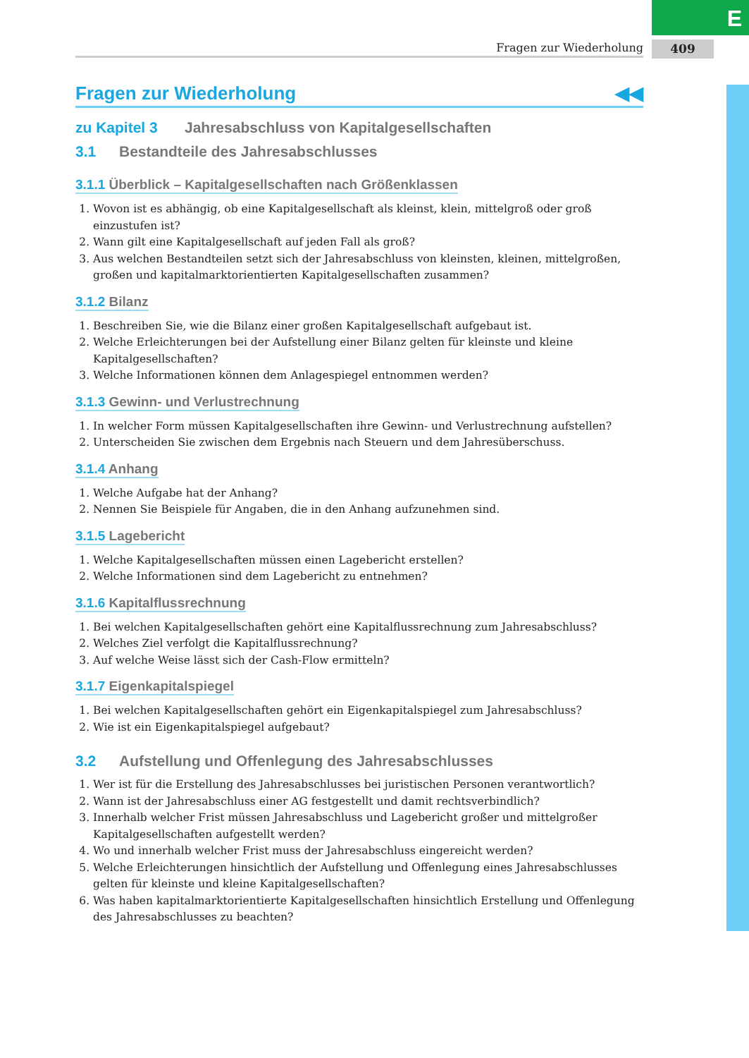E
409
Fragen zur Wiederholung
Fragen zur Wiederholung ◀◀
zu Kapitel 3 Jahresabschluss von Kapitalgesellschaften
3.1 Bestandteile des Jahresabschlusses
3.1.1 Überblick – Kapitalgesellschaften nach Größenklassen
1. Wovon ist es abhängig, ob eine Kapitalgesellschaft als kleinst, klein, mittelgroß oder groß einzustufen ist?
2. Wann gilt eine Kapitalgesellschaft auf jeden Fall als groß?
3. Aus welchen Bestandteilen setzt sich der Jahresabschluss von kleinsten, kleinen, mittelgroßen, großen und kapitalmarktorientierten Kapitalgesellschaften zusammen?
3.1.2 Bilanz
1. Beschreiben Sie, wie die Bilanz einer großen Kapitalgesellschaft aufgebaut ist.
2. Welche Erleichterungen bei der Aufstellung einer Bilanz gelten für kleinste und kleine Kapitalgesellschaften?
3. Welche Informationen können dem Anlagespiegel entnommen werden?
3.1.3 Gewinn- und Verlustrechnung
1. In welcher Form müssen Kapitalgesellschaften ihre Gewinn- und Verlustrechnung aufstellen?
2. Unterscheiden Sie zwischen dem Ergebnis nach Steuern und dem Jahresüberschuss.
3.1.4 Anhang
1. Welche Aufgabe hat der Anhang?
2. Nennen Sie Beispiele für Angaben, die in den Anhang aufzunehmen sind.
3.1.5 Lagebericht
1. Welche Kapitalgesellschaften müssen einen Lagebericht erstellen?
2. Welche Informationen sind dem Lagebericht zu entnehmen?
3.1.6 Kapitalflussrechnung
1. Bei welchen Kapitalgesellschaften gehört eine Kapitalflussrechnung zum Jahresabschluss?
2. Welches Ziel verfolgt die Kapitalflussrechnung?
3. Auf welche Weise lässt sich der Cash-Flow ermitteln?
3.1.7 Eigenkapitalspiegel
1. Bei welchen Kapitalgesellschaften gehört ein Eigenkapitalspiegel zum Jahresabschluss?
2. Wie ist ein Eigenkapitalspiegel aufgebaut?
3.2 Aufstellung und Offenlegung des Jahresabschlusses
1. Wer ist für die Erstellung des Jahresabschlusses bei juristischen Personen verantwortlich?
2. Wann ist der Jahresabschluss einer AG festgestellt und damit rechtsverbindlich?
3. Innerhalb welcher Frist müssen Jahresabschluss und Lagebericht großer und mittelgroßer Kapitalgesellschaften aufgestellt werden?
4. Wo und innerhalb welcher Frist muss der Jahresabschluss eingereicht werden?
5. Welche Erleichterungen hinsichtlich der Aufstellung und Offenlegung eines Jahresabschlusses gelten für kleinste und kleine Kapitalgesellschaften?
6. Was haben kapitalmarktorientierte Kapitalgesellschaften hinsichtlich Erstellung und Offenlegung des Jahresabschlusses zu beachten?